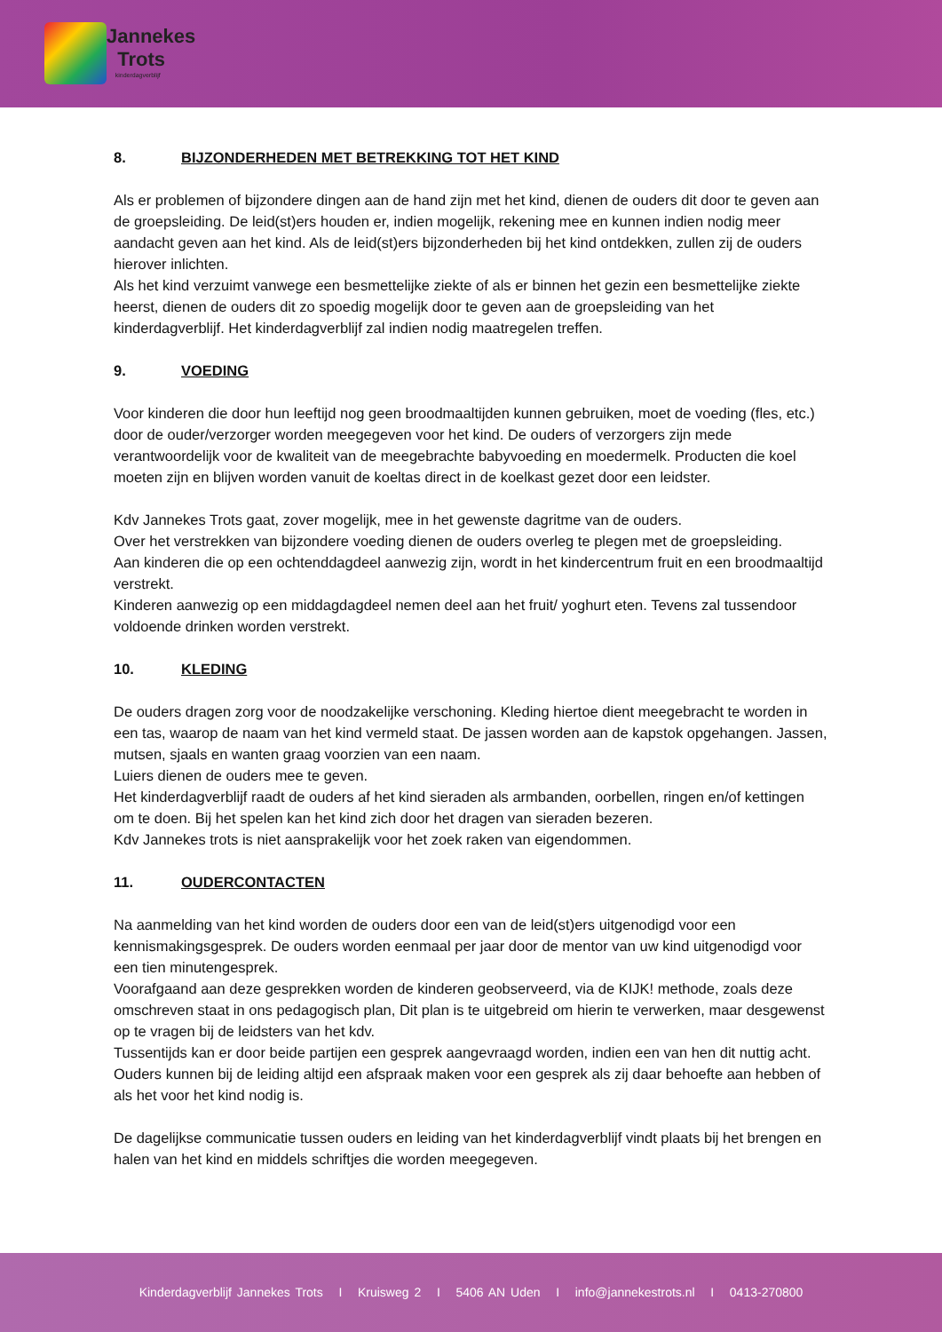Jannekes
Trots
kinderdagverblijf
8. BIJZONDERHEDEN MET BETREKKING TOT HET KIND
Als er problemen of bijzondere dingen aan de hand zijn met het kind, dienen de ouders dit door te geven aan de groepsleiding. De leid(st)ers houden er, indien mogelijk, rekening mee en kunnen indien nodig meer aandacht geven aan het kind. Als de leid(st)ers bijzonderheden bij het kind ontdekken, zullen zij de ouders hierover inlichten.
Als het kind verzuimt vanwege een besmettelijke ziekte of als er binnen het gezin een besmettelijke ziekte heerst, dienen de ouders dit zo spoedig mogelijk door te geven aan de groepsleiding van het kinderdagverblijf. Het kinderdagverblijf zal indien nodig maatregelen treffen.
9. VOEDING
Voor kinderen die door hun leeftijd nog geen broodmaaltijden kunnen gebruiken, moet de voeding (fles, etc.) door de ouder/verzorger worden meegegeven voor het kind. De ouders of verzorgers zijn mede verantwoordelijk voor de kwaliteit van de meegebrachte babyvoeding en moedermelk. Producten die koel moeten zijn en blijven worden vanuit de koeltas direct in de koelkast gezet door een leidster.
Kdv Jannekes Trots gaat, zover mogelijk, mee in het gewenste dagritme van de ouders.
Over het verstrekken van bijzondere voeding dienen de ouders overleg te plegen met de groepsleiding.
Aan kinderen die op een ochtenddagdeel aanwezig zijn, wordt in het kindercentrum fruit en een broodmaaltijd verstrekt.
Kinderen aanwezig op een middagdagdeel nemen deel aan het fruit/ yoghurt eten. Tevens zal tussendoor voldoende drinken worden verstrekt.
10. KLEDING
De ouders dragen zorg voor de noodzakelijke verschoning. Kleding hiertoe dient meegebracht te worden in een tas, waarop de naam van het kind vermeld staat. De jassen worden aan de kapstok opgehangen. Jassen, mutsen, sjaals en wanten graag voorzien van een naam.
Luiers dienen de ouders mee te geven.
Het kinderdagverblijf raadt de ouders af het kind sieraden als armbanden, oorbellen, ringen en/of kettingen om te doen. Bij het spelen kan het kind zich door het dragen van sieraden bezeren.
Kdv Jannekes trots is niet aansprakelijk voor het zoek raken van eigendommen.
11. OUDERCONTACTEN
Na aanmelding van het kind worden de ouders door een van de leid(st)ers uitgenodigd voor een kennismakingsgesprek. De ouders worden eenmaal per jaar door de mentor van uw kind uitgenodigd voor een tien minutengesprek.
Voorafgaand aan deze gesprekken worden de kinderen geobserveerd, via de KIJK! methode, zoals deze omschreven staat in ons pedagogisch plan, Dit plan is te uitgebreid om hierin te verwerken, maar desgewenst op te vragen bij de leidsters van het kdv.
Tussentijds kan er door beide partijen een gesprek aangevraagd worden, indien een van hen dit nuttig acht. Ouders kunnen bij de leiding altijd een afspraak maken voor een gesprek als zij daar behoefte aan hebben of als het voor het kind nodig is.
De dagelijkse communicatie tussen ouders en leiding van het kinderdagverblijf vindt plaats bij het brengen en halen van het kind en middels schriftjes die worden meegegeven.
Kinderdagverblijf Jannekes Trots I Kruisweg 2 I 5406 AN Uden I info@jannekestrots.nl I 0413-270800